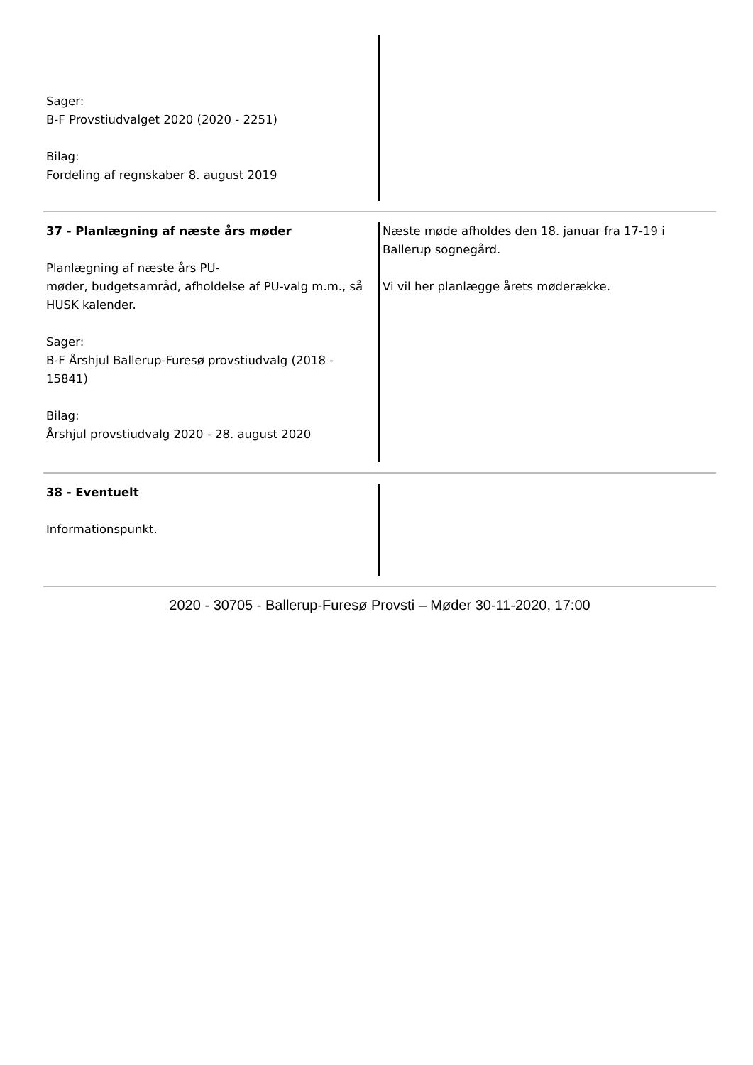| Sager: B-F Provstiudvalget 2020 (2020 - 2251) Bilag: Fordeling af regnskaber 8. august 2019 | |
| 37 - Planlægning af næste års møder Planlægning af næste års PU- møder, budgetsamråd, afholdelse af PU-valg m.m., så HUSK kalender. Sager: B-F Årshjul Ballerup-Furesø provstiudvalg (2018 - 15841) Bilag: Årshjul provstiudvalg 2020 - 28. august 2020 | Næste møde afholdes den 18. januar fra 17-19 i Ballerup sognegård. Vi vil her planlægge årets møderække. |
| 38 - Eventuelt Informationspunkt. | |
2020 - 30705 - Ballerup-Furesø Provsti – Møder 30-11-2020, 17:00